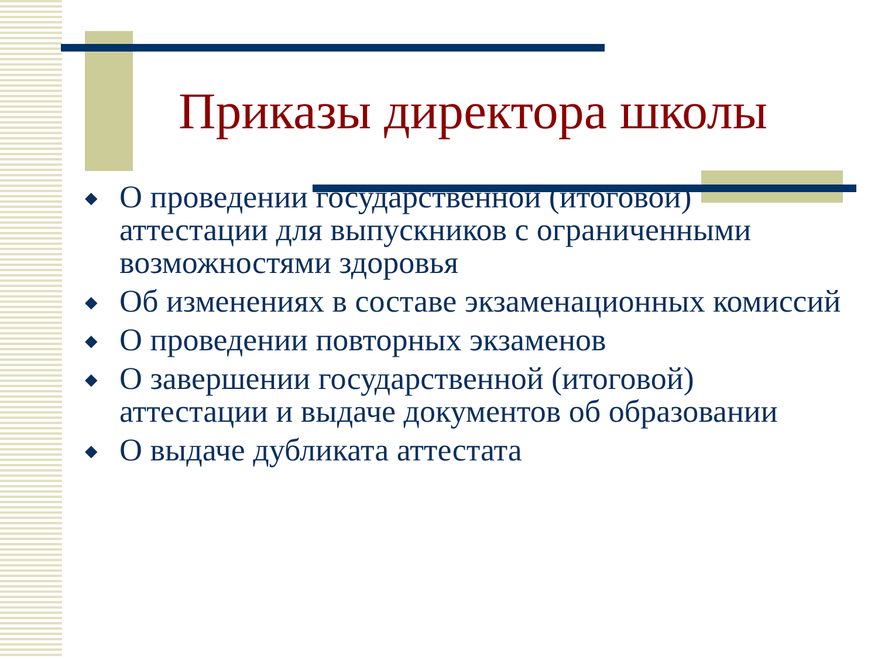Приказы директора школы
◆ О проведении государственной (итоговой) аттестации для выпускников с ограниченными возможностями здоровья
◆ Об изменениях в составе экзаменационных комиссий
◆ О проведении повторных экзаменов
◆ О завершении государственной (итоговой) аттестации и выдаче документов об образовании
◆ О выдаче дубликата аттестата